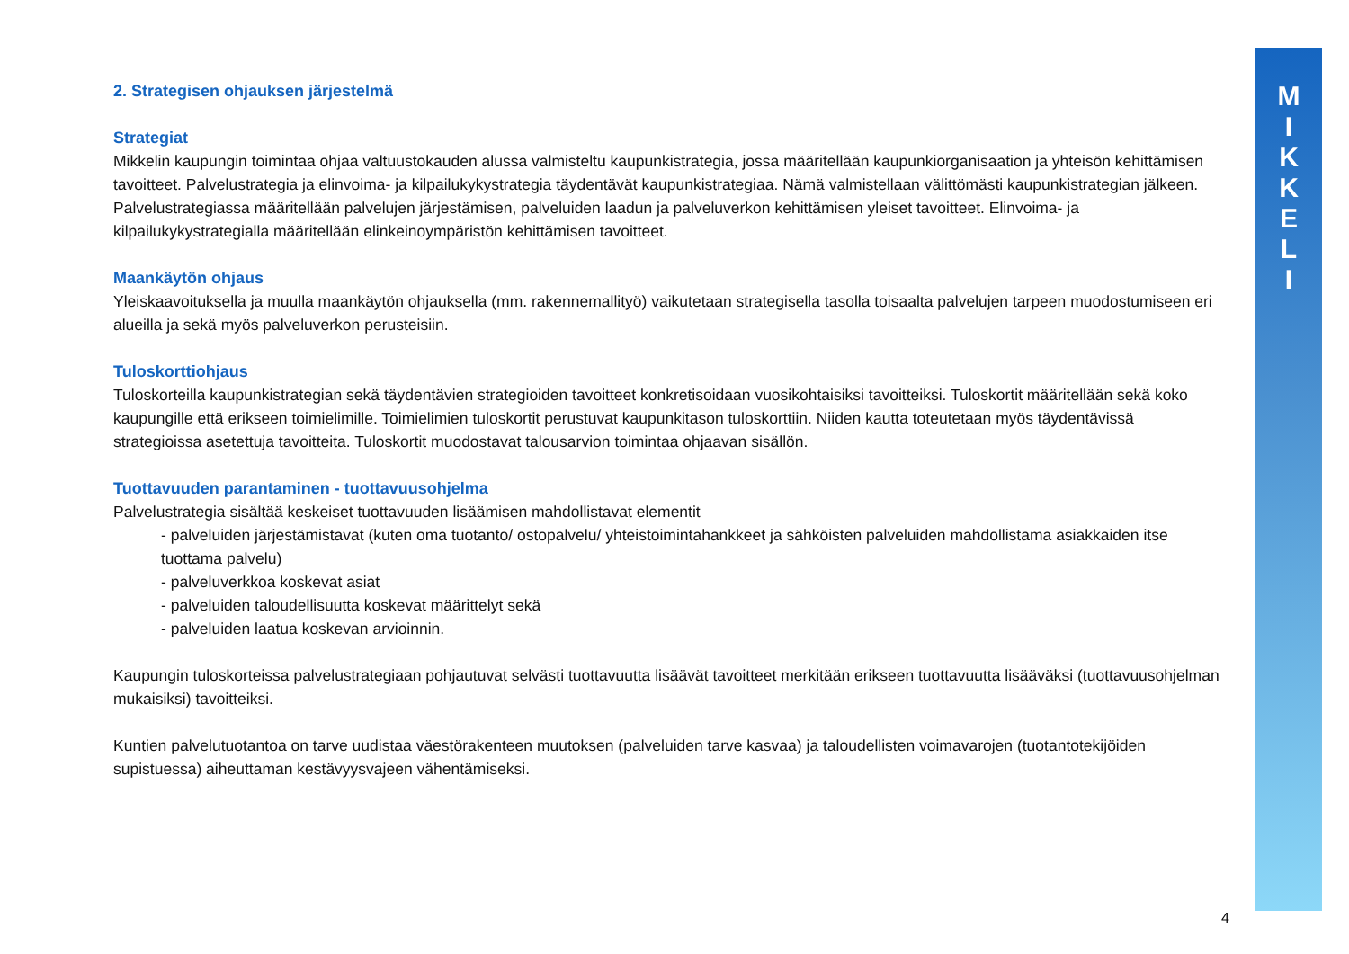M
I
K
K
E
L
I
2. Strategisen ohjauksen järjestelmä
Strategiat
Mikkelin kaupungin toimintaa ohjaa valtuustokauden alussa valmisteltu kaupunkistrategia, jossa määritellään kaupunkiorganisaation ja yhteisön kehittämisen tavoitteet. Palvelustrategia ja elinvoima- ja kilpailukykystrategia täydentävät kaupunkistrategiaa. Nämä valmistellaan välittömästi kaupunkistrategian jälkeen. Palvelustrategiassa määritellään palvelujen järjestämisen, palveluiden laadun ja palveluverkon kehittämisen yleiset tavoitteet. Elinvoima- ja kilpailukykystrategialla määritellään elinkeinoympäristön kehittämisen tavoitteet.
Maankäytön ohjaus
Yleiskaavoituksella ja muulla maankäytön ohjauksella (mm. rakennemallityö) vaikutetaan strategisella tasolla toisaalta palvelujen tarpeen muodostumiseen eri alueilla ja sekä myös palveluverkon perusteisiin.
Tuloskorttiohjaus
Tuloskorteilla kaupunkistrategian sekä täydentävien strategioiden tavoitteet konkretisoidaan vuosikohtaisiksi tavoitteiksi. Tuloskortit määritellään sekä koko kaupungille että erikseen toimielimille. Toimielimien tuloskortit perustuvat kaupunkitason tuloskorttiin. Niiden kautta toteutetaan myös täydentävissä strategioissa asetettuja tavoitteita. Tuloskortit muodostavat talousarvion toimintaa ohjaavan sisällön.
Tuottavuuden parantaminen - tuottavuusohjelma
Palvelustrategia sisältää keskeiset tuottavuuden lisäämisen mahdollistavat elementit
- palveluiden järjestämistavat (kuten oma tuotanto/ ostopalvelu/ yhteistoimintahankkeet ja sähköisten palveluiden mahdollistama asiakkaiden itse tuottama palvelu)
- palveluverkkoa koskevat asiat
- palveluiden taloudellisuutta koskevat määrittelyt sekä
- palveluiden laatua koskevan arvioinnin.
Kaupungin tuloskorteissa palvelustrategiaan pohjautuvat selvästi tuottavuutta lisäävät tavoitteet merkitään erikseen tuottavuutta lisääväksi (tuottavuusohjelman mukaisiksi) tavoitteiksi.
Kuntien palvelutuotantoa on tarve uudistaa väestörakenteen muutoksen (palveluiden tarve kasvaa) ja taloudellisten voimavarojen (tuotantotekijöiden supistuessa) aiheuttaman kestävyysvajeen vähentämiseksi.
4